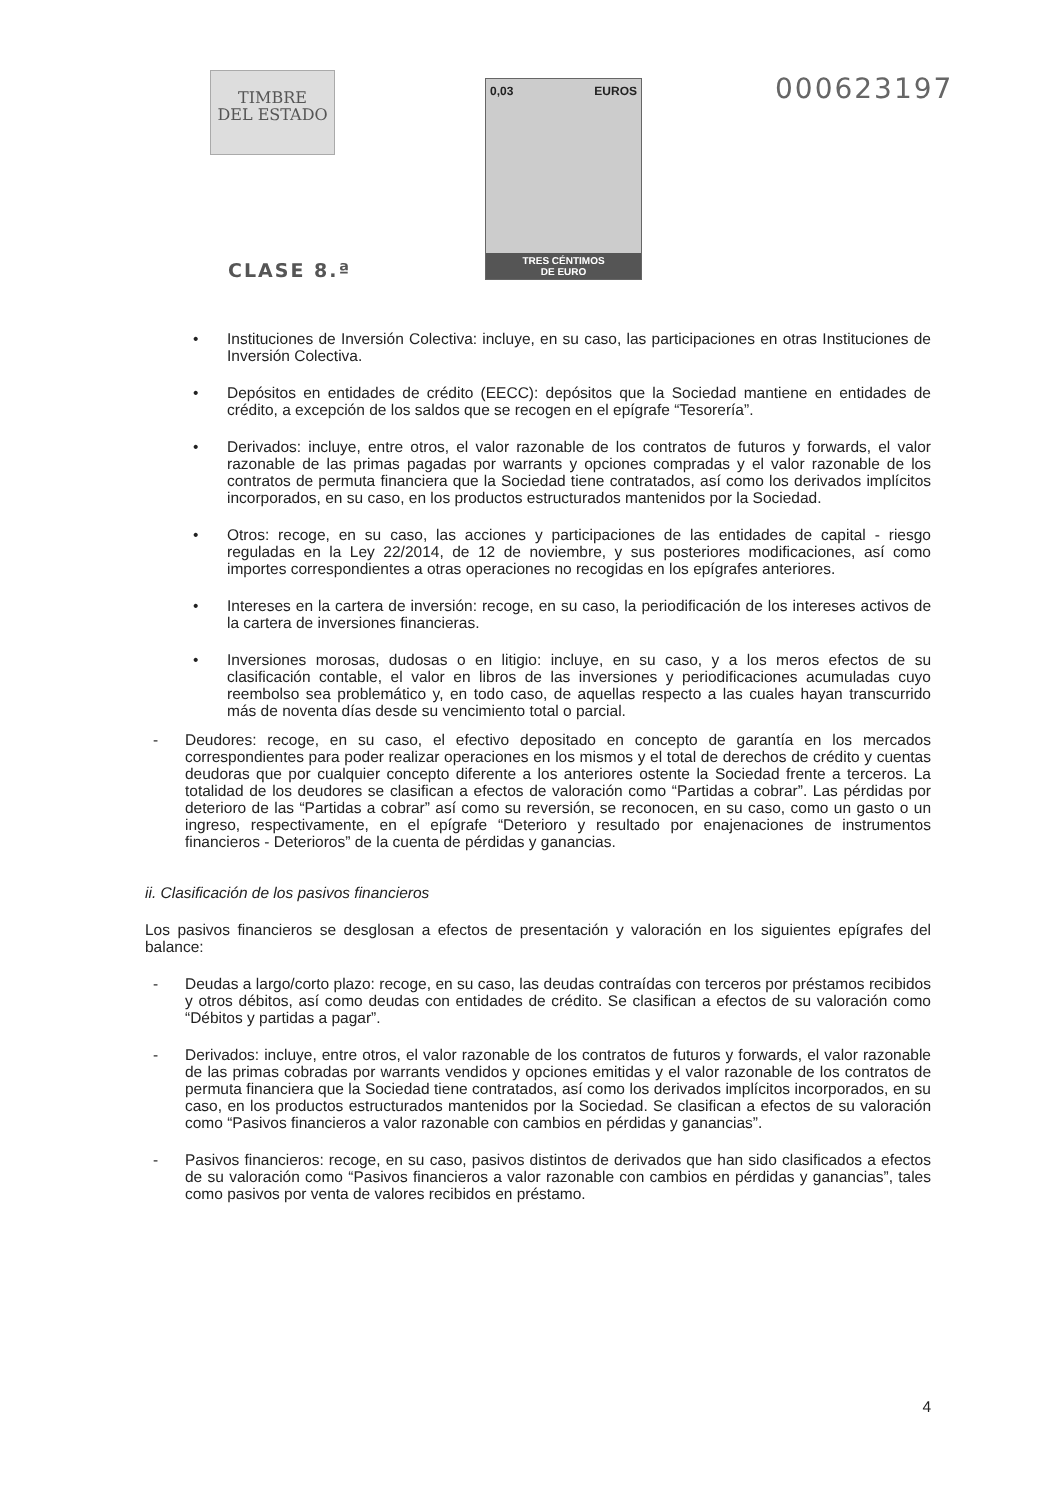TIMBRE
DEL ESTADO
CLASE 8.ª
0,03 EUROS
TRES CÉNTIMOS
DE EURO
000623197
• Instituciones de Inversión Colectiva: incluye, en su caso, las participaciones en otras Instituciones de Inversión Colectiva.
• Depósitos en entidades de crédito (EECC): depósitos que la Sociedad mantiene en entidades de crédito, a excepción de los saldos que se recogen en el epígrafe “Tesorería”.
• Derivados: incluye, entre otros, el valor razonable de los contratos de futuros y forwards, el valor razonable de las primas pagadas por warrants y opciones compradas y el valor razonable de los contratos de permuta financiera que la Sociedad tiene contratados, así como los derivados implícitos incorporados, en su caso, en los productos estructurados mantenidos por la Sociedad.
• Otros: recoge, en su caso, las acciones y participaciones de las entidades de capital - riesgo reguladas en la Ley 22/2014, de 12 de noviembre, y sus posteriores modificaciones, así como importes correspondientes a otras operaciones no recogidas en los epígrafes anteriores.
• Intereses en la cartera de inversión: recoge, en su caso, la periodificación de los intereses activos de la cartera de inversiones financieras.
• Inversiones morosas, dudosas o en litigio: incluye, en su caso, y a los meros efectos de su clasificación contable, el valor en libros de las inversiones y periodificaciones acumuladas cuyo reembolso sea problemático y, en todo caso, de aquellas respecto a las cuales hayan transcurrido más de noventa días desde su vencimiento total o parcial.
- Deudores: recoge, en su caso, el efectivo depositado en concepto de garantía en los mercados correspondientes para poder realizar operaciones en los mismos y el total de derechos de crédito y cuentas deudoras que por cualquier concepto diferente a los anteriores ostente la Sociedad frente a terceros. La totalidad de los deudores se clasifican a efectos de valoración como “Partidas a cobrar”. Las pérdidas por deterioro de las “Partidas a cobrar” así como su reversión, se reconocen, en su caso, como un gasto o un ingreso, respectivamente, en el epígrafe “Deterioro y resultado por enajenaciones de instrumentos financieros - Deterioros” de la cuenta de pérdidas y ganancias.
ii. Clasificación de los pasivos financieros
Los pasivos financieros se desglosan a efectos de presentación y valoración en los siguientes epígrafes del balance:
- Deudas a largo/corto plazo: recoge, en su caso, las deudas contraídas con terceros por préstamos recibidos y otros débitos, así como deudas con entidades de crédito. Se clasifican a efectos de su valoración como “Débitos y partidas a pagar”.
- Derivados: incluye, entre otros, el valor razonable de los contratos de futuros y forwards, el valor razonable de las primas cobradas por warrants vendidos y opciones emitidas y el valor razonable de los contratos de permuta financiera que la Sociedad tiene contratados, así como los derivados implícitos incorporados, en su caso, en los productos estructurados mantenidos por la Sociedad. Se clasifican a efectos de su valoración como “Pasivos financieros a valor razonable con cambios en pérdidas y ganancias”.
- Pasivos financieros: recoge, en su caso, pasivos distintos de derivados que han sido clasificados a efectos de su valoración como “Pasivos financieros a valor razonable con cambios en pérdidas y ganancias”, tales como pasivos por venta de valores recibidos en préstamo.
4